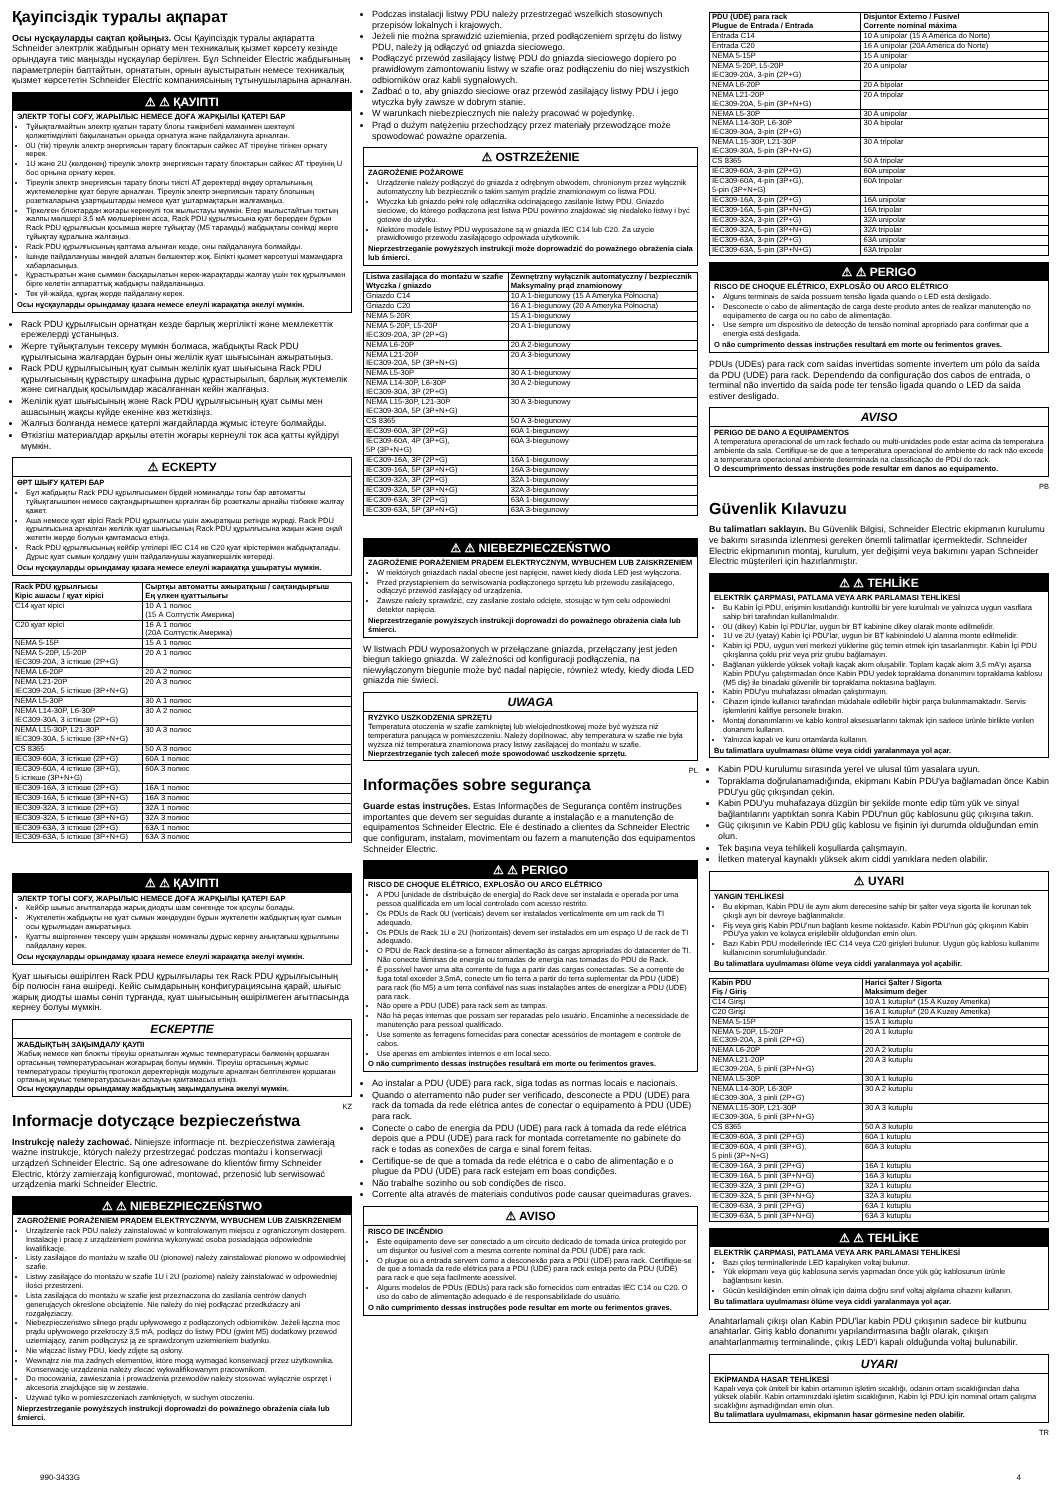Қауіпсіздік туралы ақпарат
Осы нұсқауларды сақтап қойыңыз. Осы Қауіпсіздік туралы ақпаратта Schneider электрлік жабдығын орнату мен техникалық қызмет көрсету кезінде орындауға тиіс маңызды нұсқаулар берілген. Бұл Schneider Electric жабдығының параметрлерін баптайтын, орнататын, орнын ауыстыратын немесе техникалық қызмет көрсететін Schneider Electric компаниясының тұтынушыларына арналған.
⚠ ⚠ ҚАУІПТІ
ЭЛЕКТР ТОГЫ СОҒУ, ЖАРЫЛЫС НЕМЕСЕ ДОҒА ЖАРҚЫЛЫ ҚАТЕРІ БАР
Тұйықталмайтын электр қуатын тарату блогы тәжірибелі маманмен шектеулі қолжетімділікті бақыланатын орында орнатуға және пайдалануға арналған.
0U (тік) тіреулік электр энергиясын тарату блоктарын сайкес АТ тіреуіне тігінен орнату керек.
1U және 2U (көлденең) тіреулік электр энергиясын тарату блоктарын сайкес АТ тіреуінің U бос орнына орнату керек.
Тіреулік электр энергиясын тарату блогы тиісті АТ деректерді өңдеу орталығының жүктемелеріне қуат беруге арналған. Тіреулік электр энергиясын тарату блогының розеткаларына ұзартқыштарды немесе қуат ұштармақтарын жалғамаңыз.
Тіркелген блоктардан жоғары кернеулі ток жылыстауы мүмкін. Егер жылыстайтын токтың жалпы мөлшері 3,5 мА мөлшерінен асса, Rack PDU құрылғысына қуат берерден бұрын Rack PDU құрылғысын қосымша жерге тұйықтау (М5 тарамды) жабдықтағы сенімді жерге тұйықтау құралына жалғаңыз.
Rack PDU құрылғысының қаптама алынған кезде, оны пайдалануға болмайды.
Ішінде пайдаланушы жөндей алатын бөлшектер жоқ. Білікті қызмет көрсетуші мамандарға хабарласыңыз.
Құрастыратын және сыммен басқарылатын керек-жарақтарды жалғау үшін тек құрылғымен бірге келетін аппараттық жабдықты пайдаланыңыз.
Тек үй-жайда, құрғақ жерде пайдалану керек.
Осы нұсқауларды орындамау қазаға немесе елеулі жарақатқа әкелуі мүмкін.
Rack PDU құрылғысын орнатқан кезде барлық жергілікті және мемлекеттік ережелерді ұстаныңыз.
Жерге тұйықталуын тексеру мүмкін болмаса, жабдықты Rack PDU құрылғысына жалғардан бұрын оны желілік қуат шығысынан ажыратыңыз.
Rack PDU құрылғысының қуат сымын желілік қуат шығысына Rack PDU құрылғысының құрастыру шкафына дұрыс құрастырылып, барлық жүктемелік және сигналдық қосылымдар жасалғаннан кейін жалғаңыз.
Желілік қуат шығысының және Rack PDU құрылғысының қуат сымы мен ашасының жақсы күйде екеніне көз жеткізіңіз.
Жалғыз болғанда немесе қатерлі жағдайларда жұмыс істеуге болмайды.
Өткізгіш материалдар арқылы өтетін жоғары кернеулі ток аса қатты күйдіруі мүмкін.
⚠ ЕСКЕРТУ
ӨРТ ШЫҒУ ҚАТЕРІ БАР
Бұл жабдықты Rack PDU құрылғысымен бірдей номиналды тогы бар автоматты тұйықтағышпен немесе сақтандырғышпен қорғалған бір розеткалы арнайы тізбекке жалғау қажет.
Аша немесе қуат кірісі Rack PDU құрылғысы үшін ажыратқыш ретінде жүреді. Rack PDU құрылғысына арналған желілік қуат шығысының Rack PDU құрылғысына жақын және оңай жететін жерде болуын қамтамасыз етіңіз.
Rack PDU құрылғысының кейбір үлгілері IEC C14 не C20 қуат кірістерімен жабдықталады. Дұрыс қуат сымын қолдану үшін пайдаланушы жауапкершілік көтереді.
Осы нұсқауларды орындамау қазаға немесе елеулі жарақатқа ұшыратуы мүмкін.
| Rack PDU құрылғысы Кіріс ашасы / қуат кірісі | Сыртқы автоматты ажыратқыш / сақтандырғыш Ең үлкен қуаттылығы |
| --- | --- |
| C14 қуат кірісі | 10 А 1 полюс (15 А Солтүстік Америка) |
| C20 қуат кірісі | 16 А 1 полюс (20А Солтүстік Америка) |
| NEMA 5-15P | 15 А 1 полюс |
| NEMA 5-20P, L5-20P IEC309-20A, 3 істікше (2P+G) | 20 А 1 полюс |
| NEMA L6-20P | 20 А 2 полюс |
| NEMA L21-20P IEC309-20A, 5 істікше (3P+N+G) | 20 А 3 полюс |
| NEMA L5-30P | 30 А 1 полюс |
| NEMA L14-30P, L6-30P IEC309-30A, 3 істікше (2P+G) | 30 А 2 полюс |
| NEMA L15-30P, L21-30P IEC309-30A, 5 істікше (3P+N+G) | 30 А 3 полюс |
| CS 8365 | 50 А 3 полюс |
| IEC309-60A, 3 істікше (2P+G) | 60А 1 полюс |
| IEC309-60A, 4 істікше (3P+G), 5 істікше (3P+N+G) | 60А 3 полюс |
| IEC309-16A, 3 істікше (2P+G) | 16А 1 полюс |
| IEC309-16A, 5 істікше (3P+N+G) | 16А 3 полюс |
| IEC309-32A, 3 істікше (2P+G) | 32А 1 полюс |
| IEC309-32A, 5 істікше (3P+N+G) | 32А 3 полюс |
| IEC309-63A, 3 істікше (2P+G) | 63А 1 полюс |
| IEC309-63A, 5 істікше (3P+N+G) | 63А 3 полюс |
⚠ ⚠ ҚАУІПТІ
ЭЛЕКТР ТОГЫ СОҒУ, ЖАРЫЛЫС НЕМЕСЕ ДОҒА ЖАРҚЫЛЫ ҚАТЕРІ БАР
Кейбір шығыс ағытпаларда жарық диодты шам сөнгенде ток қосулы болады.
Жүктелетін жабдықты не қуат сымын жөндеуден бұрын жүктелетін жабдықтың қуат сымын осы құрылғыдан ажыратыңыз.
Қуатты өшіргеннен тексеру үшін әрқашан номиналы дұрыс кернеу анықтағыш құрылғыны пайдалану керек.
Осы нұсқауларды орындамау қазаға немесе елеулі жарақатқа әкелуі мүмкін.
Қуат шығысы өшірілген Rack PDU құрылғылары тек Rack PDU құрылғысының бір полюсін ғана өшіреді. Кейіс сымдарының конфигурациясына қарай, шығыс жарық диодты шамы сөніп тұрғанда, қуат шығысының өшірілмеген ағытпасында кернеу болуы мүмкін.
ЕСКЕРТПЕ
ЖАБДЫҚТЫҢ ЗАҚЫМДАЛУ ҚАУПІ
Жабық немесе көп блокты тіреуіш орнатылған жұмыс температурасы бөлменің қоршаған ортасының температурасынан жоғарырақ болуы мүмкін. Тіреуіш ортасының жұмыс температурасы тіреуіштің протокол деректеріндік модульге арналған белгіленген қоршаған ортаның жұмыс температурасынан аспауын қамтамасыз етіңіз.
Осы нұсқауларды орындамау жабдықтың зақымдалуына әкелуі мүмкін.
KZ
Informacje dotyczące bezpieczeństwa
Instrukcję należy zachować. Niniejsze informacje nt. bezpieczeństwa zawierają ważne instrukcje, których należy przestrzegać podczas montażu i konserwacji urządzeń Schneider Electric. Są one adresowane do klientów firmy Schneider Electric, którzy zamierzają konfigurować, montować, przenosić lub serwisować urządzenia marki Schneider Electric.
⚠ ⚠ NIEBEZPIECZEŃSTWO
ZAGROŻENIE PORAŻENIEM PRĄDEM ELEKTRYCZNYM, WYBUCHEM LUB ZAISKRZENIEM
Urządzenie rack PDU należy zainstalować w kontrolowanym miejscu z ograniczonym dostępem. Instalację i pracę z urządzeniem powinna wykonywać osoba posiadająca odpowiednie kwalifikacje.
Listy zasilające do montażu w szafie 0U (pionowe) należy zainstalować pionowo w odpowiedniej szafie.
Listwy zasilające do montażu w szafie 1U i 2U (poziome) należy zainstalować w odpowiedniej ilości przestrzeni.
Lista zasilająca do montażu w szafie jest przeznaczona do zasilania centrów danych generujących określone obciążenie. Nie należy do niej podłączać przedłużaczy ani rozgałęziaczy.
Niebezpieczeństwo silnego prądu upływowego z podłączonych odbiorników. Jeżeli łączna moc prądu upływowego przekroczy 3,5 mA, podłącz do listwy PDU (gwint M5) dodatkowy przewód uziemiający, zanim podłączysz ją ze sprawdzonym uziemieniem budynku.
Nie włączać listwy PDU, kiedy zdjęte są osłony.
Wewnątrz nie ma żadnych elementów, które mogą wymagać konserwacji przez użytkownika. Konserwację urządzenia należy zlecać wykwalifikowanym pracownikom.
Do mocowania, zawieszania i prowadzenia przewodów należy stosować wyłącznie osprzęt i akcesoria znajdujące się w zestawie.
Używać tylko w pomieszczeniach zamkniętych, w suchym otoczeniu.
Nieprzestrzeganie powyższych instrukcji doprowadzi do poważnego obrażenia ciała lub śmierci.
Podczas instalacji listwy PDU należy przestrzegać wszelkich stosownych przepisów lokalnych i krajowych.
Jeżeli nie można sprawdzić uziemienia, przed podłączeniem sprzętu do listwy PDU, należy ją odłączyć od gniazda sieciowego.
Podłączyć przewód zasilający listwę PDU do gniazda sieciowego dopiero po prawidłowym zamontowaniu listwy w szafie oraz podłączeniu do niej wszystkich odbiorników oraz kabli sygnałowych.
Zadbać o to, aby gniazdo sieciowe oraz przewód zasilający listwy PDU i jego wtyczka były zawsze w dobrym stanie.
W warunkach niebezpiecznych nie należy pracować w pojedynkę.
Prąd o dużym natężeniu przechodzący przez materiały przewodzące może spowodować poważne oparzenia.
⚠ OSTRZEŻENIE
ZAGROŻENIE POŻAROWE
Urządzenie należy podłączyć do gniazda z odrębnym obwodem, chronionym przez wyłącznik automatyczny lub bezpiecznik o takim samym prądzie znamionowym co listwa PDU.
Wtyczka lub gniazdo pełni rolę odłącznika odcinającego zasilanie listwy PDU. Gniazdo sieciowe, do którego podłączona jest listwa PDU powinno znajdować się niedaleko listwy i być gotowe do użytku.
Niektóre modele listwy PDU wyposażone są w gniazda IEC C14 lub C20. Za użycie prawidłowego przewodu zasilającego odpowiada użytkownik.
Nieprzestrzeganie powyższych instrukcji może doprowadzić do poważnego obrażenia ciała lub śmierci.
| Listwa zasilająca do montażu w szafie Wtyczka / gniazdo | Zewnętrzny wyłącznik automatyczny / bezpiecznik Maksymalny prąd znamionowy |
| --- | --- |
| Gniazdo C14 | 10 A 1-biegunowy (15 A Ameryka Północna) |
| Gniazdo C20 | 16 A 1-biegunowy (20 A Ameryka Północna) |
| NEMA 5-20R | 15 A 1-biegunowy |
| NEMA 5-20P, L5-20P IEC309-20A, 3P (2P+G) | 20 A 1-biegunowy |
| NEMA L6-20P | 20 A 2-biegunowy |
| NEMA L21-20P IEC309-20A, 5P (3P+N+G) | 20 A 3-biegunowy |
| NEMA L5-30P | 30 A 1-biegunowy |
| NEMA L14-30P, L6-30P IEC309-30A, 3P (2P+G) | 30 A 2-biegunowy |
| NEMA L15-30P, L21-30P IEC309-30A, 5P (3P+N+G) | 30 A 3-biegunowy |
| CS 8365 | 50 A 3-biegunowy |
| IEC309-60A, 3P (2P+G) | 60A 1-biegunowy |
| IEC309-60A, 4P (3P+G), 5P (3P+N+G) | 60A 3-biegunowy |
| IEC309-16A, 3P (2P+G) | 16A 1-biegunowy |
| IEC309-16A, 5P (3P+N+G) | 16A 3-biegunowy |
| IEC309-32A, 3P (2P+G) | 32A 1-biegunowy |
| IEC309-32A, 5P (3P+N+G) | 32A 3-biegunowy |
| IEC309-63A, 3P (2P+G) | 63A 1-biegunowy |
| IEC309-63A, 5P (3P+N+G) | 63A 3-biegunowy |
⚠ ⚠ NIEBEZPIECZEŃSTWO
ZAGROŻENIE PORAŻENIEM PRĄDEM ELEKTRYCZNYM, WYBUCHEM LUB ZAISKRZENIEM
W niektórych gniazdach nadal obecne jest napięcie, nawet kiedy dioda LED jest wyłączona.
Przed przystąpieniem do serwisowania podłączonego sprzętu lub przewodu zasilającego, odłączyć przewód zasilający od urządzenia.
Zawsze należy sprawdzić, czy zasilanie zostało odcięte, stosując w tym celu odpowiedni detektor napięcia.
Nieprzestrzeganie powyższych instrukcji doprowadzi do poważnego obrażenia ciała lub śmierci.
W listwach PDU wyposażonych w przełączane gniazda, przełączany jest jeden biegun takiego gniazda. W zależności od konfiguracji podłączenia, na niewyłączonym biegunie może być nadal napięcie, również wtedy, kiedy dioda LED gniazda nie świeci.
UWAGA
RYZYKO USZKODZENIA SPRZĘTU
Temperatura otoczenia w szafie zamkniętej lub wielojednostkowej może być wyższa niż temperatura panująca w pomieszczeniu. Należy dopilnować, aby temperatura w szafie nie była wyższa niż temperatura znamionowa pracy listwy zasilającej do montażu w szafie.
Nieprzestrzeganie tych zaleceń może spowodować uszkodzenie sprzętu.
PL
Informações sobre segurança
Guarde estas instruções. Estas Informações de Segurança contêm instruções importantes que devem ser seguidas durante a instalação e a manutenção de equipamentos Schneider Electric. Ele é destinado a clientes da Schneider Electric que configuram, instalam, movimentam ou fazem a manutenção dos equipamentos Schneider Electric.
⚠ ⚠ PERIGO
RISCO DE CHOQUE ELÉTRICO, EXPLOSÃO OU ARCO ELÉTRICO
A PDU [unidade de distribuição de energia] do Rack deve ser instalada e operada por uma pessoa qualificada em um local controlado com acesso restrito.
Os PDUs de Rack 0U (verticais) devem ser instalados verticalmente em um rack de TI adequado.
Os PDUs de Rack 1U e 2U (horizontais) devem ser instalados em um espaço U de rack de TI adequado.
O PDU de Rack destina-se a fornecer alimentação às cargas apropriadas do datacenter de TI. Não conecte lâminas de energia ou tomadas de energia nas tomadas do PDU de Rack.
É possível haver uma alta corrente de fuga a partir das cargas conectadas. Se a corrente de fuga total exceder 3,5mA, conecte um fio terra a partir do terra suplementar da PDU (UDE) para rack (fio M5) a um terra confiável nas suas instalações antes de energizar a PDU (UDE) para rack.
Não opere a PDU (UDE) para rack sem as tampas.
Não há peças internas que possam ser reparadas pelo usuário. Encaminhe a necessidade de manutenção para pessoal qualificado.
Use somente as ferragens fornecidas para conectar acessórios de montagem e controle de cabos.
Use apenas em ambientes internos e em local seco.
O não cumprimento dessas instruções resultará em morte ou ferimentos graves.
Ao instalar a PDU (UDE) para rack, siga todas as normas locais e nacionais.
Quando o aterramento não puder ser verificado, desconecte a PDU (UDE) para rack da tomada da rede elétrica antes de conectar o equipamento à PDU (UDE) para rack.
Conecte o cabo de energia da PDU (UDE) para rack à tomada da rede elétrica depois que a PDU (UDE) para rack for montada corretamente no gabinete do rack e todas as conexões de carga e sinal forem feitas.
Certifique-se de que a tomada da rede elétrica e o cabo de alimentação e o plugue da PDU (UDE) para rack estejam em boas condições.
Não trabalhe sozinho ou sob condições de risco.
Corrente alta através de materiais condutivos pode causar queimaduras graves.
⚠ AVISO
RISCO DE INCÊNDIO
Este equipamento deve ser conectado a um circuito dedicado de tomada única protegido por um disjuntor ou fusível com a mesma corrente nominal da PDU (UDE) para rack.
O plugue ou a entrada servem como a desconexão para a PDU (UDE) para rack. Certifique-se de que a tomada da rede elétrica para a PDU (UDE) para rack esteja perto da PDU (UDE) para rack e que seja facilmente acessível.
Alguns modelos de PDUs (EDUs) para rack são fornecidos com entradas IEC C14 ou C20. O uso do cabo de alimentação adequado é de responsabilidade do usuário.
O não cumprimento dessas instruções pode resultar em morte ou ferimentos graves.
| PDU (UDE) para rack Plugue de Entrada / Entrada | Disjuntor Externo / Fusível Corrente nominal máxima |
| --- | --- |
| Entrada C14 | 10 A unipolar (15 A América do Norte) |
| Entrada C20 | 16 A unipolar (20A América do Norte) |
| NEMA 5-15P | 15 A unipolar |
| NEMA 5-20P, L5-20P IEC309-20A, 3-pin (2P+G) | 20 A unipolar |
| NEMA L6-20P | 20 A bipolar |
| NEMA L21-20P IEC309-20A, 5-pin (3P+N+G) | 20 A tripolar |
| NEMA L5-30P | 30 A unipolar |
| NEMA L14-30P, L6-30P IEC309-30A, 3-pin (2P+G) | 30 A bipolar |
| NEMA L15-30P, L21-30P IEC309-30A, 5-pin (3P+N+G) | 30 A tripolar |
| CS 8365 | 50 A tripolar |
| IEC309-60A, 3-pin (2P+G) | 60A unipolar |
| IEC309-60A, 4-pin (3P+G), 5-pin (3P+N+G) | 60A tripolar |
| IEC309-16A, 3-pin (2P+G) | 16A unipolar |
| IEC309-16A, 5-pin (3P+N+G) | 16A tripolar |
| IEC309-32A, 3-pin (2P+G) | 32A unipolar |
| IEC309-32A, 5-pin (3P+N+G) | 32A tripolar |
| IEC309-63A, 3-pin (2P+G) | 63A unipolar |
| IEC309-63A, 5-pin (3P+N+G) | 63A tripolar |
⚠ ⚠ PERIGO
RISCO DE CHOQUE ELÉTRICO, EXPLOSÃO OU ARCO ELÉTRICO
Alguns terminais de saída possuem tensão ligada quando o LED está desligado.
Desconecte o cabo de alimentação de carga deste produto antes de realizar manutenção no equipamento de carga ou no cabo de alimentação.
Use sempre um dispositivo de detecção de tensão nominal apropriado para confirmar que a energia está desligada.
O não cumprimento dessas instruções resultará em morte ou ferimentos graves.
PDUs (UDEs) para rack com saídas invertidas somente invertem um pólo da saída da PDU (UDE) para rack. Dependendo da configuração dos cabos de entrada, o terminal não invertido da saída pode ter tensão ligada quando o LED da saída estiver desligado.
AVISO
PERIGO DE DANO A EQUIPAMENTOS
A temperatura operacional de um rack fechado ou multi-unidades pode estar acima da temperatura ambiente da sala. Certifique-se de que a temperatura operacional do ambiente do rack não excede a temperatura operacional ambiente determinada na classificação de PDU do rack.
O descumprimento dessas instruções pode resultar em danos ao equipamento.
PB
Güvenlik Kılavuzu
Bu talimatları saklayın. Bu Güvenlik Bilgisi, Schneider Electric ekipmanın kurulumu ve bakımı sırasında izlenmesi gereken önemli talimatlar içermektedir. Schneider Electric ekipmanının montaj, kurulum, yer değişimi veya bakımını yapan Schneider Electric müşterileri için hazırlanmıştır.
⚠ ⚠ TEHLİKE
ELEKTRİK ÇARPMASI, PATLAMA VEYA ARK PARLAMASI TEHLİKESİ
Bu Kabin İçi PDU, erişimin kısıtlandığı kontrollü bir yere kurulmalı ve yalnızca uygun vasıflara sahip biri tarafından kullanılmalıdır.
0U (dikey) Kabin İçi PDU'lar, uygun bir BT kabinine dikey olarak monte edilmelidir.
1U ve 2U (yatay) Kabin İçi PDU'lar, uygun bir BT kabinindeki U alanına monte edilmelidir.
Kabin içi PDU, uygun veri merkezi yüklerine güç temin etmek için tasarlanmıştır. Kabin İçi PDU çıkışlarına çoklu priz veya priz grubu bağlamayın.
Bağlanan yüklerde yüksek voltajlı kaçak akım oluşabilir. Toplam kaçak akım 3,5 mA'yı aşarsa Kabin PDU'yu çalıştırmadan önce Kabin PDU yedek topraklama donanımını topraklama kablosu (M5 diş) ile binadaki güvenilir bir topraklama noktasına bağlayın.
Kabin PDU'yu muhafazası olmadan çalıştırmayın.
Cihazın içinde kullanıcı tarafından müdahale edilebilir hiçbir parça bulunmamaktadır. Servis işlemlerini kalifiye personele bırakın.
Montaj donanımlarını ve kablo kontrol aksesuarlarını takmak için sadece ürünle birlikte verilen donanımı kullanın.
Yalnızca kapalı ve kuru ortamlarda kullanın.
Bu talimatlara uyulmaması ölüme veya ciddi yaralanmaya yol açar.
Kabin PDU kurulumu sırasında yerel ve ulusal tüm yasalara uyun.
Topraklama doğrulanamadığında, ekipmanı Kabin PDU'ya bağlamadan önce Kabin PDU'yu güç çıkışından çekin.
Kabin PDU'yu muhafazaya düzgün bir şekilde monte edip tüm yük ve sinyal bağlantılarını yaptıktan sonra Kabin PDU'nun güç kablosunu güç çıkışına takın.
Güç çıkışının ve Kabin PDU güç kablosu ve fişinin iyi durumda olduğundan emin olun.
Tek başına veya tehlikeli koşullarda çalışmayın.
İletken materyal kaynaklı yüksek akım ciddi yanıklara neden olabilir.
⚠ UYARI
YANGIN TEHLİKESİ
Bu ekipman, Kabin PDU ile aynı akım derecesine sahip bir şalter veya sigorta ile korunan tek çıkışlı ayrı bir devreye bağlanmalıdır.
Fiş veya giriş Kabin PDU'nun bağlantı kesme noktasıdır. Kabin PDU'nun güç çıkışının Kabin PDU'ya yakın ve kolayca erişilebilir olduğundan emin olun.
Bazı Kabin PDU modellerinde IEC C14 veya C20 girişleri bulunur. Uygun güç kablosu kullanımı kullanıcının sorumluluğundadır.
Bu talimatlara uyulmaması ölüme veya ciddi yaralanmaya yol açabilir.
| Kabin PDU Fiş / Giriş | Harici Şalter / Sigorta Maksimum değer |
| --- | --- |
| C14 Girişi | 10 A 1 kutuplu* (15 A Kuzey Amerika) |
| C20 Girişi | 16 A 1 kutuplu* (20 A Kuzey Amerika) |
| NEMA 5-15P | 15 A 1 kutuplu |
| NEMA 5-20P, L5-20P IEC309-20A, 3 pinli (2P+G) | 20 A 1 kutuplu |
| NEMA L6-20P | 20 A 2 kutuplu |
| NEMA L21-20P IEC309-20A, 5 pinli (3P+N+G) | 20 A 3 kutuplu |
| NEMA L5-30P | 30 A 1 kutuplu |
| NEMA L14-30P, L6-30P IEC309-30A, 3 pinli (2P+G) | 30 A 2 kutuplu |
| NEMA L15-30P, L21-30P IEC309-30A, 5 pinli (3P+N+G) | 30 A 3 kutuplu |
| CS 8365 | 50 A 3 kutuplu |
| IEC309-60A, 3 pinli (2P+G) | 60A 1 kutuplu |
| IEC309-60A, 4 pinli (3P+G), 5 pinli (3P+N+G) | 60A 3 kutuplu |
| IEC309-16A, 3 pinli (2P+G) | 16A 1 kutuplu |
| IEC309-16A, 5 pinli (3P+N+G) | 16A 3 kutuplu |
| IEC309-32A, 3 pinli (2P+G) | 32A 1 kutuplu |
| IEC309-32A, 5 pinli (3P+N+G) | 32A 3 kutuplu |
| IEC309-63A, 3 pinli (2P+G) | 63A 1 kutuplu |
| IEC309-63A, 5 pinli (3P+N+G) | 63A 3 kutuplu |
⚠ ⚠ TEHLİKE
ELEKTRİK ÇARPMASI, PATLAMA VEYA ARK PARLAMASI TEHLİKESİ
Bazı çıkış terminallerinde LED kapalıyken voltaj bulunur.
Yük ekipmanı veya güç kablosuna servis yapmadan önce yük güç kablosunun ürünle bağlantısını kesin.
Gücün kesildiğinden emin olmak için daima doğru sınıf voltaj algılama cihazını kullanın.
Bu talimatlara uyulmaması ölüme veya ciddi yaralanmaya yol açar.
Anahtarlamalı çıkışı olan Kabin PDU'lar kabin PDU çıkışının sadece bir kutbunu anahtarlar. Giriş kablo donanımı yapılandırmasına bağlı olarak, çıkışın anahtarlanmamış terminalinde, çıkış LED'i kapalı olduğunda voltaj bulunabilir.
UYARI
EKİPMANDA HASAR TEHLİKESİ
Kapalı veya çok üniteli bir kabin ortamının işletim sıcaklığı, odanın ortam sıcaklığından daha yüksek olabilir. Kabin ortamınızdaki işletim sıcaklığının, Kabin İçi PDU için nominal ortam çalışma sıcaklığını aşmadığından emin olun.
Bu talimatlara uyulmaması, ekipmanın hasar görmesine neden olabilir.
TR
990-3433G 4